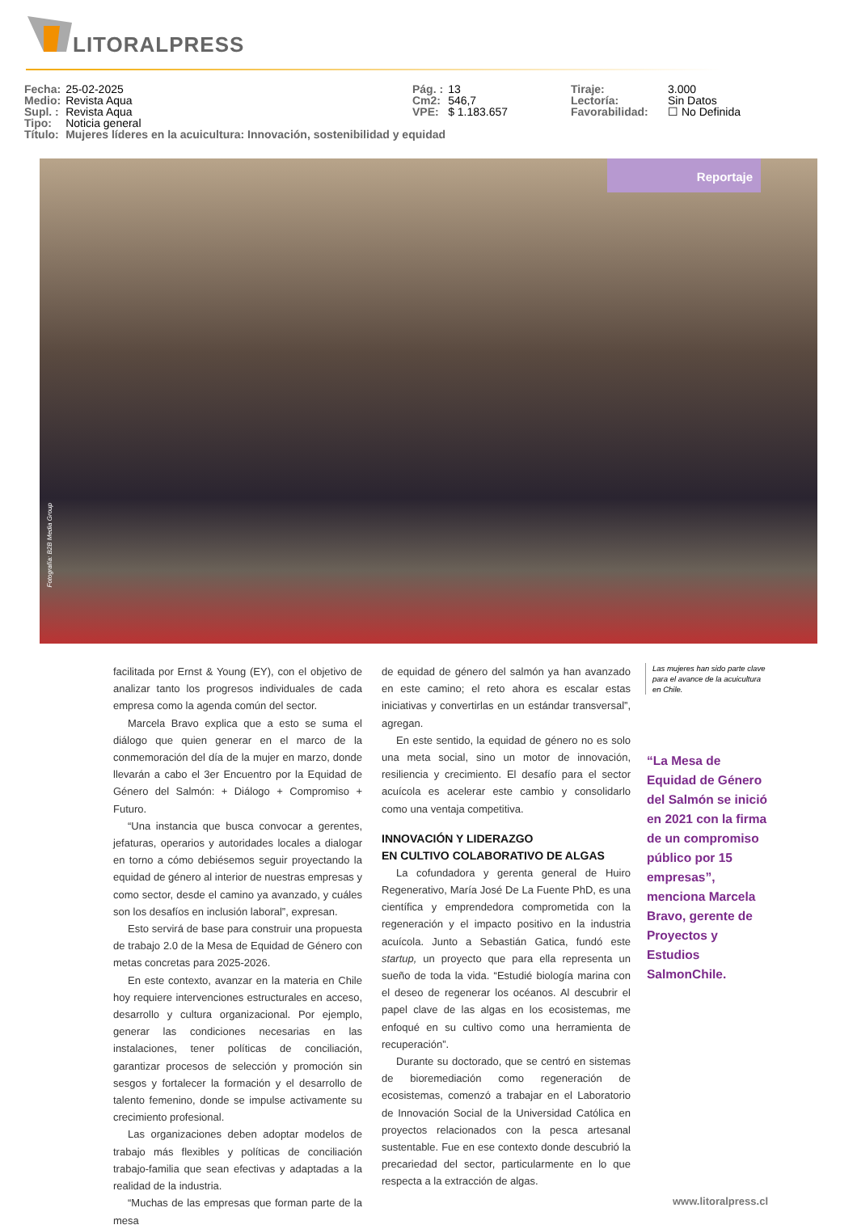LITORALPRESS
| Fecha: | 25-02-2025 |
| Medio: | Revista Aqua |
| Supl. : | Revista Aqua |
| Tipo: | Noticia general |
| Título: | Mujeres líderes en la acuicultura: Innovación, sostenibilidad y equidad |
| Pág. : | 13 |
| Cm2: | 546,7 |
| VPE: | $ 1.183.657 |
| Tiraje: | 3.000 |
| Lectoría: | Sin Datos |
| Favorabilidad: | ☐ No Definida |
Reportaje
Fotografía: B2B Media Group
facilitada por Ernst & Young (EY), con el objetivo de analizar tanto los progresos individuales de cada empresa como la agenda común del sector.
Marcela Bravo explica que a esto se suma el diálogo que quien generar en el marco de la conmemoración del día de la mujer en marzo, donde llevarán a cabo el 3er Encuentro por la Equidad de Género del Salmón: + Diálogo + Compromiso + Futuro.
“Una instancia que busca convocar a gerentes, jefaturas, operarios y autoridades locales a dialogar en torno a cómo debiésemos seguir proyectando la equidad de género al interior de nuestras empresas y como sector, desde el camino ya avanzado, y cuáles son los desafíos en inclusión laboral”, expresan.
Esto servirá de base para construir una propuesta de trabajo 2.0 de la Mesa de Equidad de Género con metas concretas para 2025-2026.
En este contexto, avanzar en la materia en Chile hoy requiere intervenciones estructurales en acceso, desarrollo y cultura organizacional. Por ejemplo, generar las condiciones necesarias en las instalaciones, tener políticas de conciliación, garantizar procesos de selección y promoción sin sesgos y fortalecer la formación y el desarrollo de talento femenino, donde se impulse activamente su crecimiento profesional.
Las organizaciones deben adoptar modelos de trabajo más flexibles y políticas de conciliación trabajo-familia que sean efectivas y adaptadas a la realidad de la industria.
“Muchas de las empresas que forman parte de la mesa
de equidad de género del salmón ya han avanzado en este camino; el reto ahora es escalar estas iniciativas y convertirlas en un estándar transversal”, agregan.
En este sentido, la equidad de género no es solo una meta social, sino un motor de innovación, resiliencia y crecimiento. El desafío para el sector acuícola es acelerar este cambio y consolidarlo como una ventaja competitiva.
INNOVACIÓN Y LIDERAZGO
EN CULTIVO COLABORATIVO DE ALGAS
La cofundadora y gerenta general de Huiro Regenerativo, María José De La Fuente PhD, es una científica y emprendedora comprometida con la regeneración y el impacto positivo en la industria acuícola. Junto a Sebastián Gatica, fundó este startup, un proyecto que para ella representa un sueño de toda la vida. “Estudié biología marina con el deseo de regenerar los océanos. Al descubrir el papel clave de las algas en los ecosistemas, me enfoqué en su cultivo como una herramienta de recuperación”.
Durante su doctorado, que se centró en sistemas de bioremediación como regeneración de ecosistemas, comenzó a trabajar en el Laboratorio de Innovación Social de la Universidad Católica en proyectos relacionados con la pesca artesanal sustentable. Fue en ese contexto donde descubrió la precariedad del sector, particularmente en lo que respecta a la extracción de algas.
Las mujeres han sido parte clave para el avance de la acuicultura en Chile.
“La Mesa de Equidad de Género del Salmón se inició en 2021 con la firma de un compromiso público por 15 empresas”, menciona Marcela Bravo, gerente de Proyectos y Estudios SalmonChile.
www.litoralpress.cl